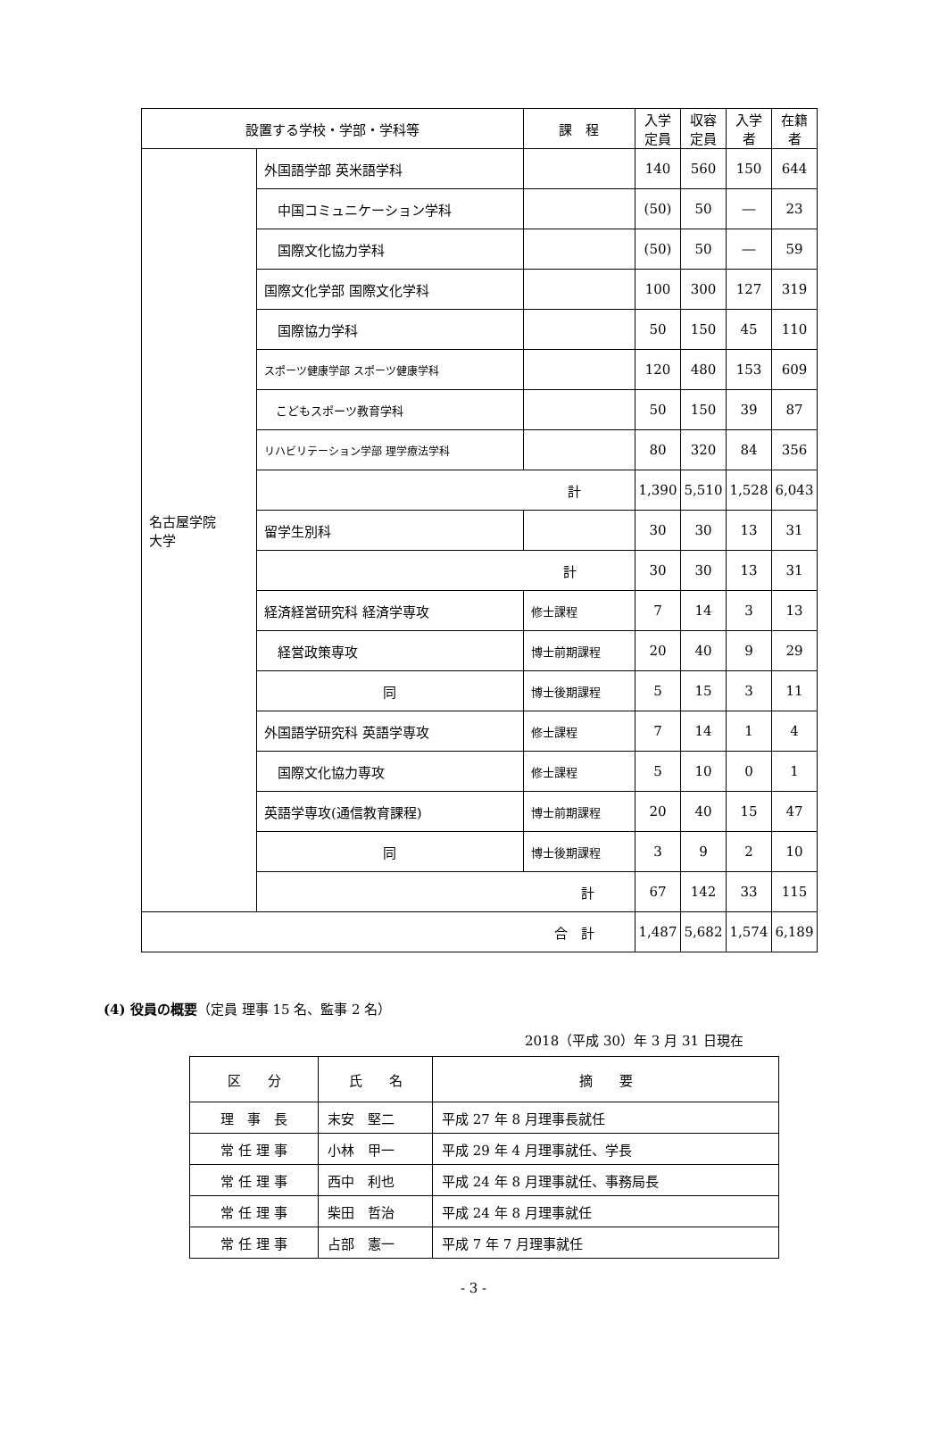| 設置する学校・学部・学科等 | | 課 程 | 入学定員 | 収容定員 | 入学者 | 在籍者 |
| --- | --- | --- | --- | --- | --- | --- |
| 名古屋学院 大学 | 外国語学部 英米語学科 | | 140 | 560 | 150 | 644 |
| | 中国コミュニケーション学科 | | (50) | 50 | ― | 23 |
| | 国際文化協力学科 | | (50) | 50 | ― | 59 |
| | 国際文化学部 国際文化学科 | | 100 | 300 | 127 | 319 |
| | 国際協力学科 | | 50 | 150 | 45 | 110 |
| | スポーツ健康学部 スポーツ健康学科 | | 120 | 480 | 153 | 609 |
| | こどもスポーツ教育学科 | | 50 | 150 | 39 | 87 |
| | リハビリテーション学部 理学療法学科 | | 80 | 320 | 84 | 356 |
| | 計 | | 1,390 | 5,510 | 1,528 | 6,043 |
| | 留学生別科 | | 30 | 30 | 13 | 31 |
| | 計 | | 30 | 30 | 13 | 31 |
| | 経済経営研究科 経済学専攻 | 修士課程 | 7 | 14 | 3 | 13 |
| | 経営政策専攻 | 博士前期課程 | 20 | 40 | 9 | 29 |
| | 同 | 博士後期課程 | 5 | 15 | 3 | 11 |
| | 外国語学研究科 英語学専攻 | 修士課程 | 7 | 14 | 1 | 4 |
| | 国際文化協力専攻 | 修士課程 | 5 | 10 | 0 | 1 |
| | 英語学専攻(通信教育課程) | 博士前期課程 | 20 | 40 | 15 | 47 |
| | 同 | 博士後期課程 | 3 | 9 | 2 | 10 |
| | 計 | | 67 | 142 | 33 | 115 |
| 合 計 | | | 1,487 | 5,682 | 1,574 | 6,189 |
(4) 役員の概要（定員 理事 15 名、監事 2 名）
2018（平成 30）年 3 月 31 日現在
| 区 分 | 氏 名 | 摘 要 |
| 理 事 長 | 末安 堅二 | 平成 27 年 8 月理事長就任 |
| 常 任 理 事 | 小林 甲一 | 平成 29 年 4 月理事就任、学長 |
| 常 任 理 事 | 西中 利也 | 平成 24 年 8 月理事就任、事務局長 |
| 常 任 理 事 | 柴田 哲治 | 平成 24 年 8 月理事就任 |
| 常 任 理 事 | 占部 憲一 | 平成 7 年 7 月理事就任 |
- 3 -